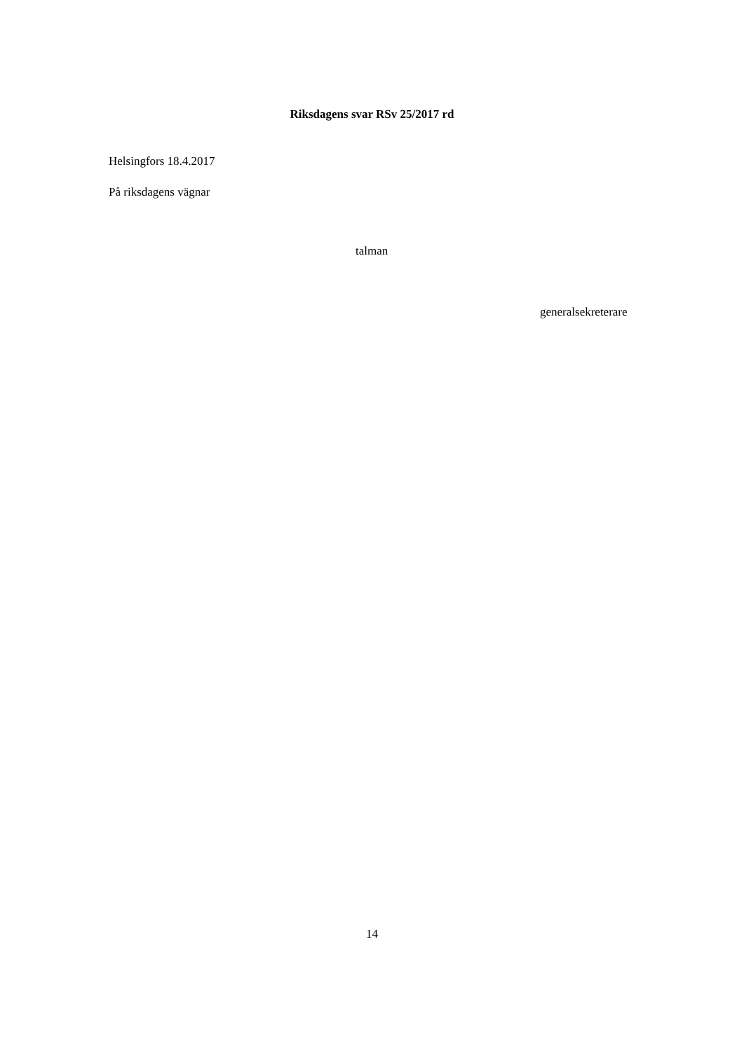Riksdagens svar RSv 25/2017 rd
Helsingfors 18.4.2017
På riksdagens vägnar
talman
generalsekreterare
14